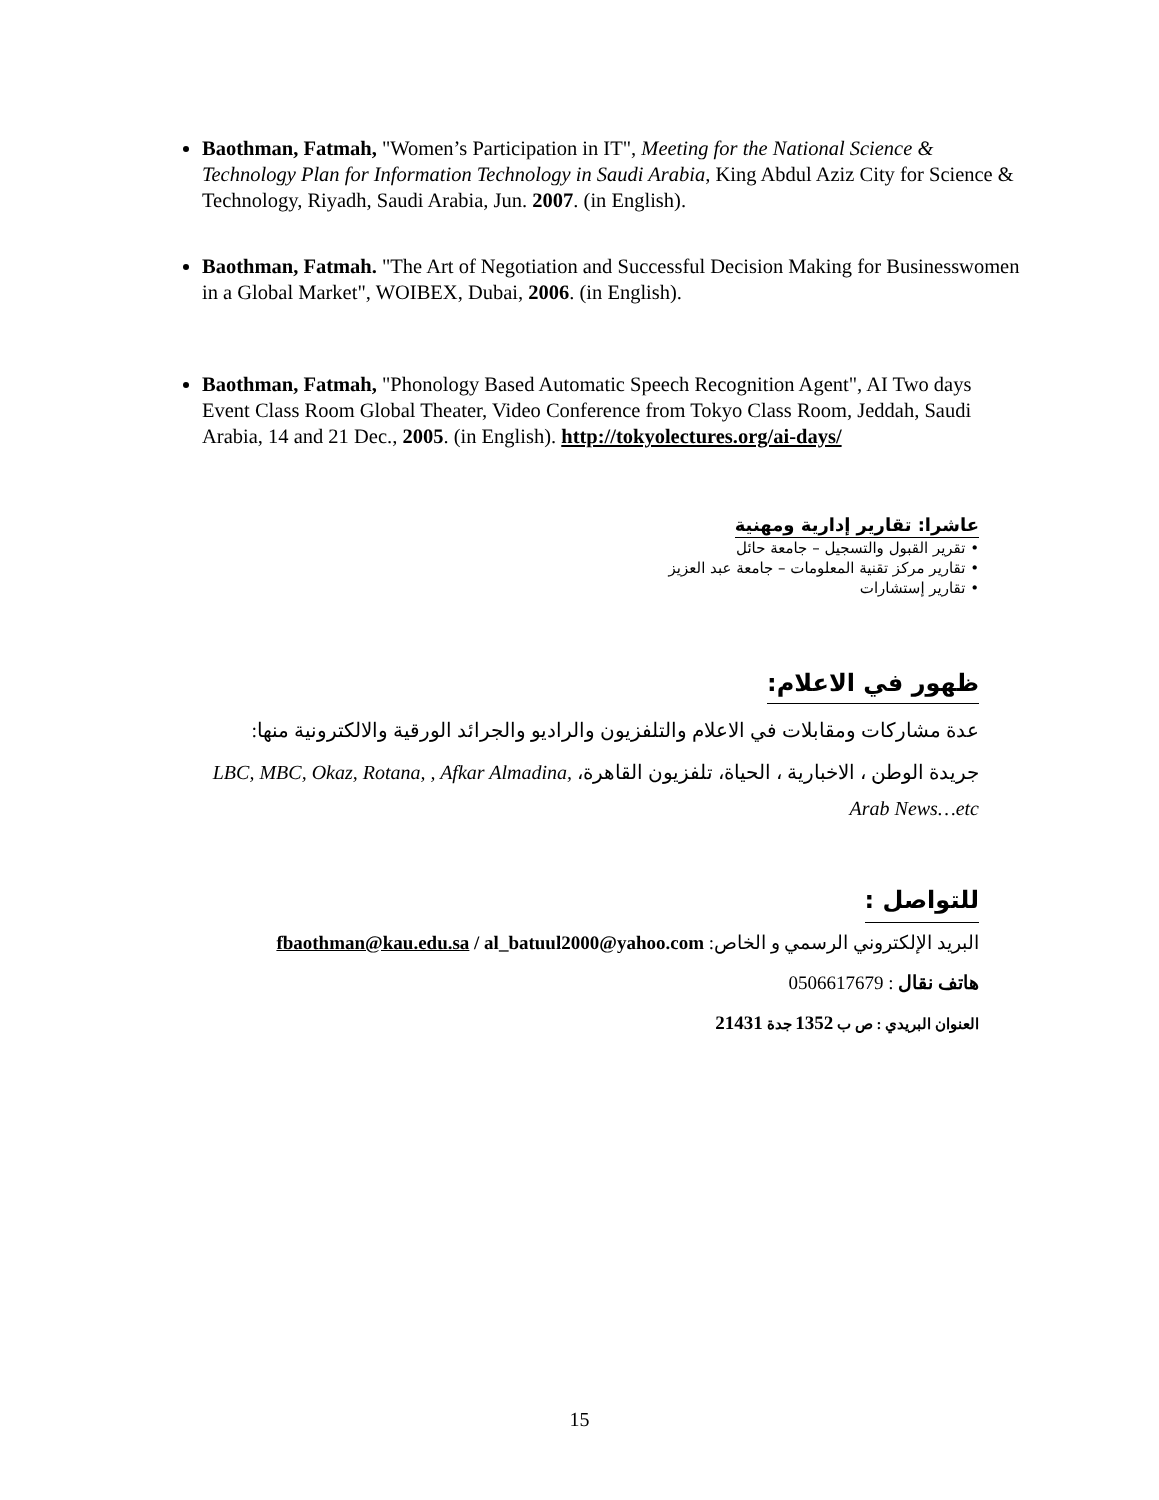Baothman, Fatmah, "Women’s Participation in IT", Meeting for the National Science & Technology Plan for Information Technology in Saudi Arabia, King Abdul Aziz City for Science & Technology, Riyadh, Saudi Arabia, Jun. 2007. (in English).
Baothman, Fatmah. "The Art of Negotiation and Successful Decision Making for Businesswomen in a Global Market", WOIBEX, Dubai, 2006. (in English).
Baothman, Fatmah, "Phonology Based Automatic Speech Recognition Agent", AI Two days Event Class Room Global Theater, Video Conference from Tokyo Class Room, Jeddah, Saudi Arabia, 14 and 21 Dec., 2005. (in English). http://tokyolectures.org/ai-days/
عاشرا: تقارير إدارية ومهنية
• تقرير القبول والتسجيل – جامعة حائل
• تقارير مركز تقنية المعلومات – جامعة عبد العزيز
• تقارير إستشارات
ظهور في الاعلام:
عدة مشاركات ومقابلات في الاعلام والتلفزيون والراديو والجرائد الورقية والالكترونية منها:
جريدة الوطن ، الاخبارية ، الحياة، تلفزيون القاهرة، LBC, MBC, Okaz, Rotana, , Afkar Almadina, Arab News…etc
للتواصل :
البريد الإلكتروني الرسمي و الخاص: fbaothman@kau.edu.sa / al_batuul2000@yahoo.com
هاتف نقال : 0506617679
العنوان البريدي : ص ب 1352 جدة 21431
15